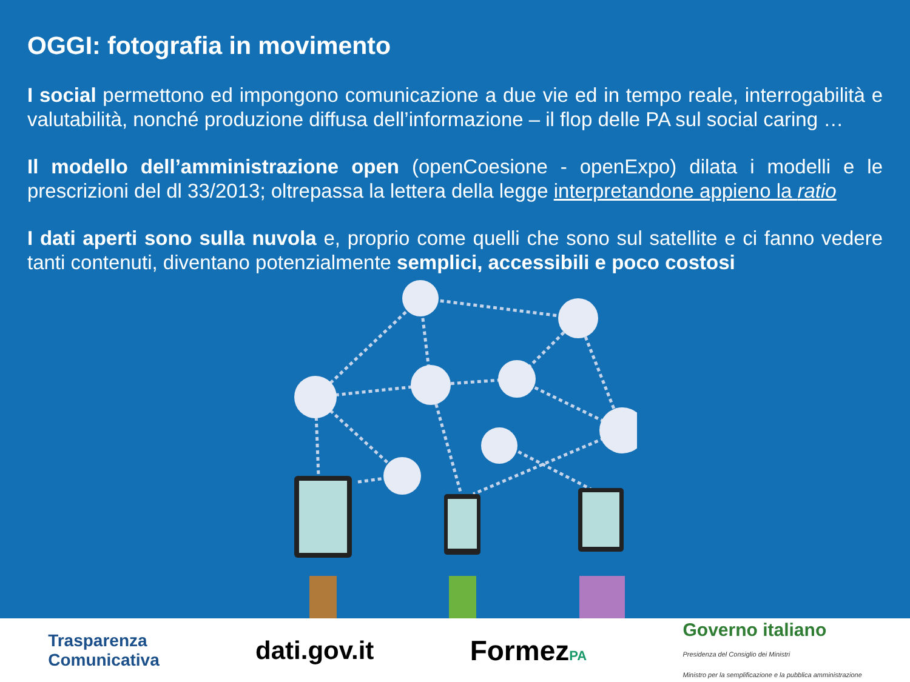OGGI: fotografia in movimento
I social permettono ed impongono comunicazione a due vie ed in tempo reale, interrogabilità e valutabilità, nonché produzione diffusa dell’informazione – il flop delle PA sul social caring …
Il modello dell’amministrazione open (openCoesione - openExpo) dilata i modelli e le prescrizioni del dl 33/2013; oltrepassa la lettera della legge interpretandone appieno la ratio
I dati aperti sono sulla nuvola e, proprio come quelli che sono sul satellite e ci fanno vedere tanti contenuti, diventano potenzialmente semplici, accessibili e poco costosi
Trasparenza
Comunicativa dati.gov.it FormezPA Governo italiano
Presidenza del Consiglio dei Ministri
Ministro per la semplificazione e la pubblica amministrazione